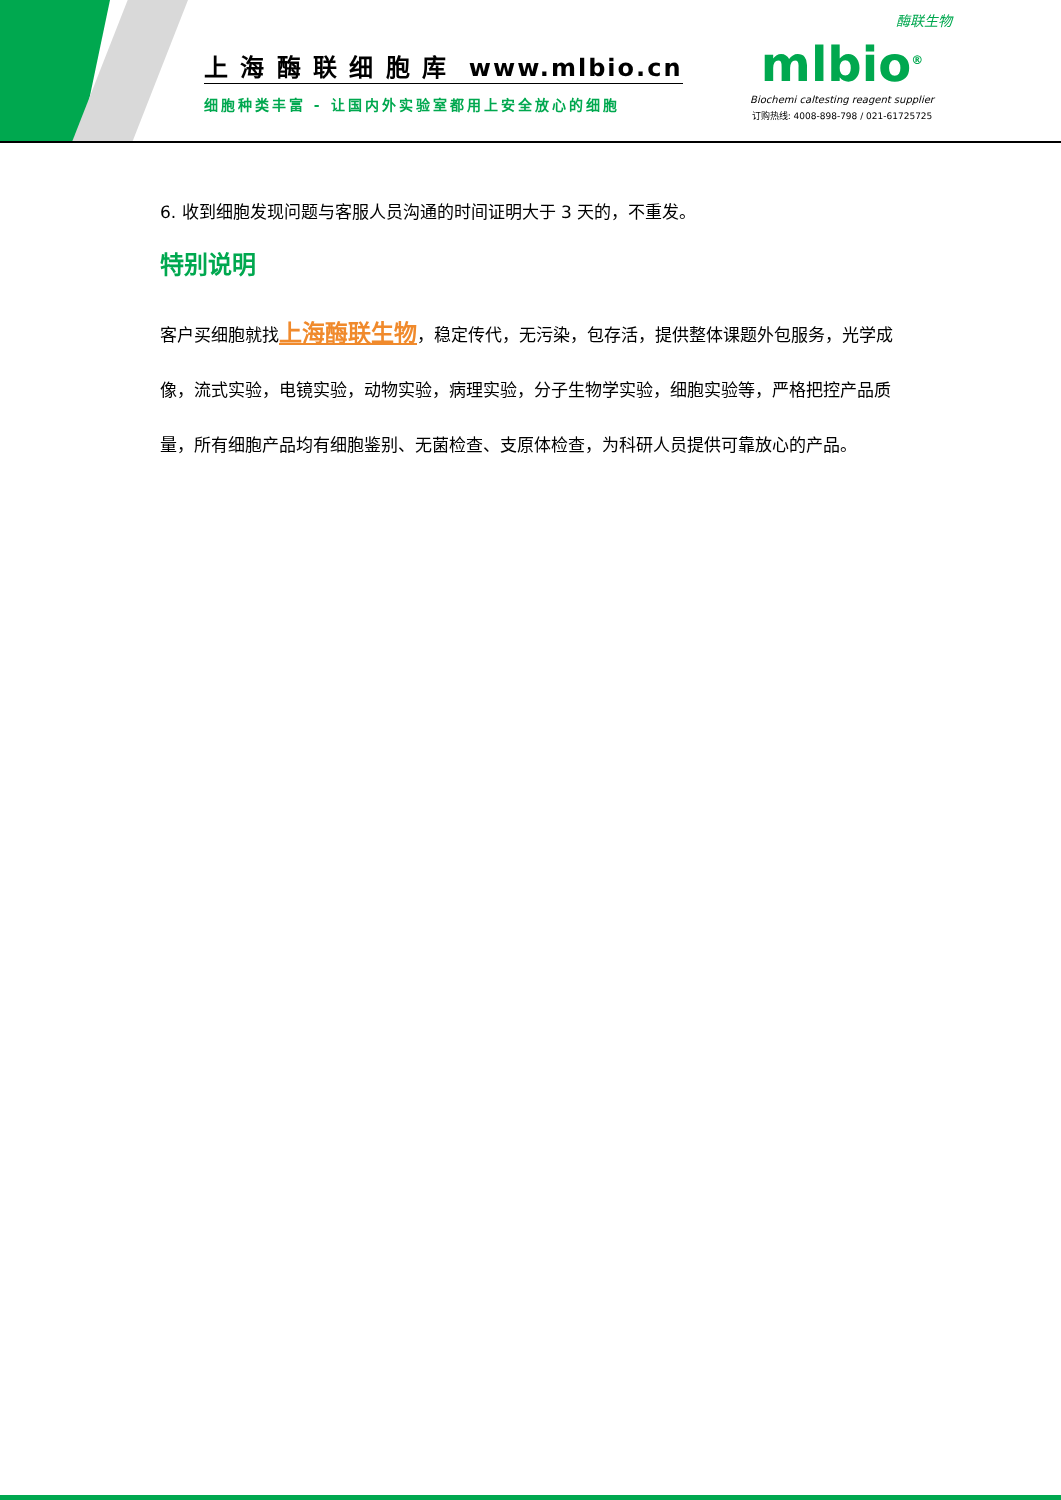上 海 酶 联 细 胞 库 www.mlbio.cn
细胞种类丰富 - 让国内外实验室都用上安全放心的细胞
酶联生物
mlbio<sup>®</sup>
Biochemi caltesting reagent supplier
订购热线: 4008-898-798 / 021-61725725
6. 收到细胞发现问题与客服人员沟通的时间证明大于 3 天的，不重发。
特别说明
客户买细胞就找上海酶联生物，稳定传代，无污染，包存活，提供整体课题外包服务，光学成像，流式实验，电镜实验，动物实验，病理实验，分子生物学实验，细胞实验等，严格把控产品质量，所有细胞产品均有细胞鉴别、无菌检查、支原体检查，为科研人员提供可靠放心的产品。